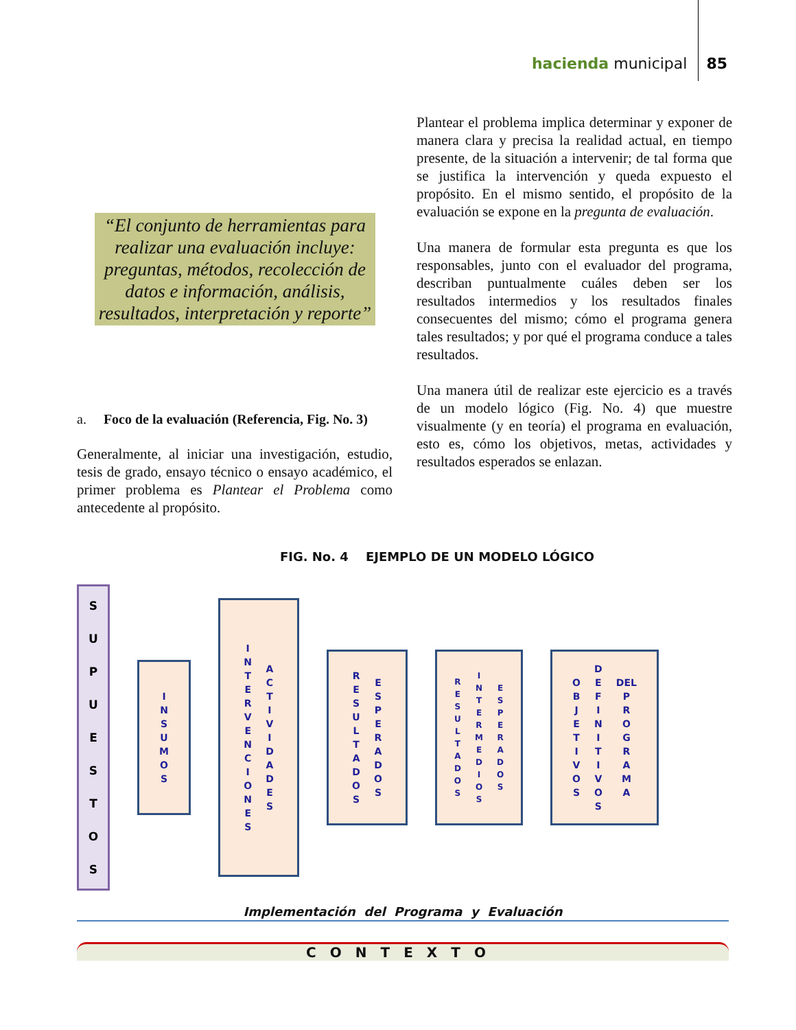hacienda municipal 85
“El conjunto de herramientas para realizar una evaluación incluye: preguntas, métodos, recolección de datos e información, análisis, resultados, interpretación y reporte”
a. Foco de la evaluación (Referencia, Fig. No. 3)
Generalmente, al iniciar una investigación, estudio, tesis de grado, ensayo técnico o ensayo académico, el primer problema es Plantear el Problema como antecedente al propósito.
Plantear el problema implica determinar y exponer de manera clara y precisa la realidad actual, en tiempo presente, de la situación a intervenir; de tal forma que se justifica la intervención y queda expuesto el propósito. En el mismo sentido, el propósito de la evaluación se expone en la pregunta de evaluación.
Una manera de formular esta pregunta es que los responsables, junto con el evaluador del programa, describan puntualmente cuáles deben ser los resultados intermedios y los resultados finales consecuentes del mismo; cómo el programa genera tales resultados; y por qué el programa conduce a tales resultados.
Una manera útil de realizar este ejercicio es a través de un modelo lógico (Fig. No. 4) que muestre visualmente (y en teoría) el programa en evaluación, esto es, cómo los objetivos, metas, actividades y resultados esperados se enlazan.
FIG. No. 4 EJEMPLO DE UN MODELO LÓGICO
S
U
P
U
E
S
T
O
S
I
N
S
U
M
O
S
I
N
T
E
R
V
E
N
C
I
O
N
E
S
A
C
T
I
V
I
D
A
D
E
S
R
E
S
U
L
T
A
D
O
S
E
S
P
E
R
A
D
O
S
R
E
S
U
L
T
A
D
O
S
I
N
T
E
R
M
E
D
I
O
S
E
S
P
E
R
A
D
O
S
O
B
J
E
T
I
V
O
S
D
E
F
I
N
I
T
I
V
O
S
DEL
P
R
O
G
R
A
M
A
Implementación del Programa y Evaluación
CONTEXTO